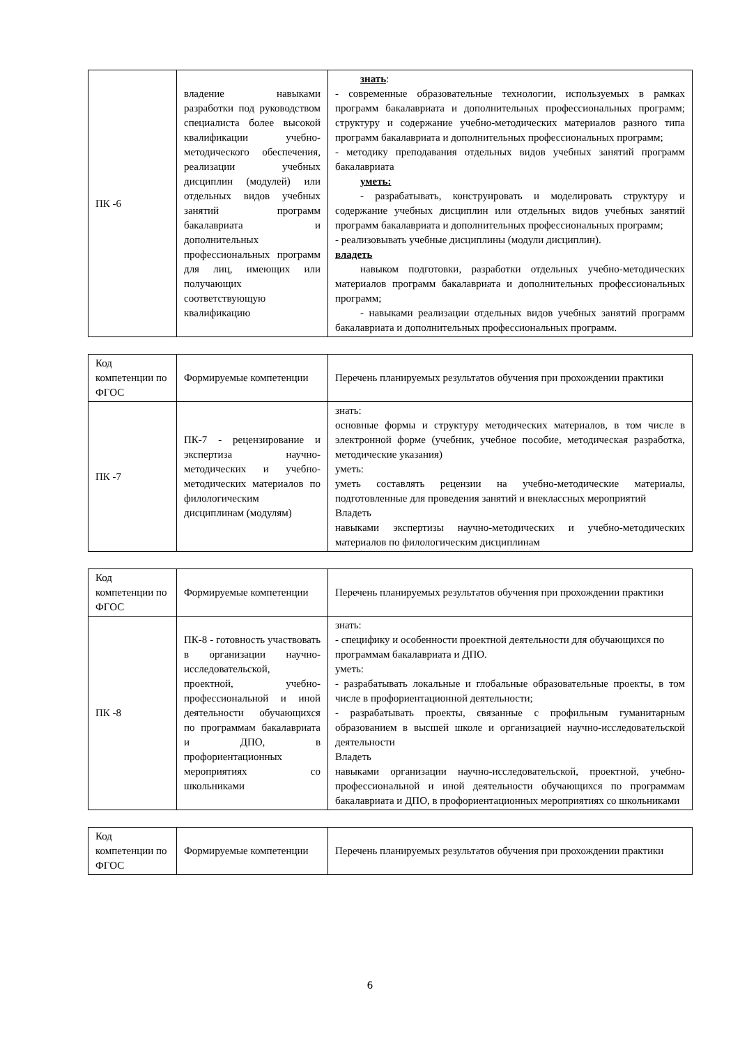| ПК -6 | владение навыками разработки под руководством специалиста более высокой квалификации учебно-методического обеспечения, реализации учебных дисциплин (модулей) или отдельных видов учебных занятий программ бакалавриата и дополнительных профессиональных программ для лиц, имеющих или получающих соответствующую квалификацию | знать : - современные образовательные технологии, используемых в рамках программ бакалавриата и дополнительных профессиональных программ; структуру и содержание учебно-методических материалов разного типа программ бакалавриата и дополнительных профессиональных программ; - методику преподавания отдельных видов учебных занятий программ бакалавриата уметь: - разрабатывать, конструировать и моделировать структуру и содержание учебных дисциплин или отдельных видов учебных занятий программ бакалавриата и дополнительных профессиональных программ; - реализовывать учебные дисциплины (модули дисциплин). владеть навыком подготовки, разработки отдельных учебно-методических материалов программ бакалавриата и дополнительных профессиональных программ; - навыками реализации отдельных видов учебных занятий программ бакалавриата и дополнительных профессиональных программ. |
| Код компетенции по ФГОС | Формируемые компетенции | Перечень планируемых результатов обучения при прохождении практики |
| ПК -7 | ПК-7 - рецензирование и экспертиза научно-методических и учебно-методических материалов по филологическим дисциплинам (модулям) | знать: основные формы и структуру методических материалов, в том числе в электронной форме (учебник, учебное пособие, методическая разработка, методические указания) уметь: уметь составлять рецензии на учебно-методические материалы, подготовленные для проведения занятий и внеклассных мероприятий Владеть навыками экспертизы научно-методических и учебно-методических материалов по филологическим дисциплинам |
| Код компетенции по ФГОС | Формируемые компетенции | Перечень планируемых результатов обучения при прохождении практики |
| ПК -8 | ПК-8 - готовность участвовать в организации научно-исследовательской, проектной, учебно-профессиональной и иной деятельности обучающихся по программам бакалавриата и ДПО, в профориентационных мероприятиях со школьниками | знать: - специфику и особенности проектной деятельности для обучающихся по программам бакалавриата и ДПО. уметь: - разрабатывать локальные и глобальные образовательные проекты, в том числе в профориентационной деятельности; - разрабатывать проекты, связанные с профильным гуманитарным образованием в высшей школе и организацией научно-исследовательской деятельности Владеть навыками организации научно-исследовательской, проектной, учебно-профессиональной и иной деятельности обучающихся по программам бакалавриата и ДПО, в профориентационных мероприятиях со школьниками |
| Код компетенции по ФГОС | Формируемые компетенции | Перечень планируемых результатов обучения при прохождении практики |
6